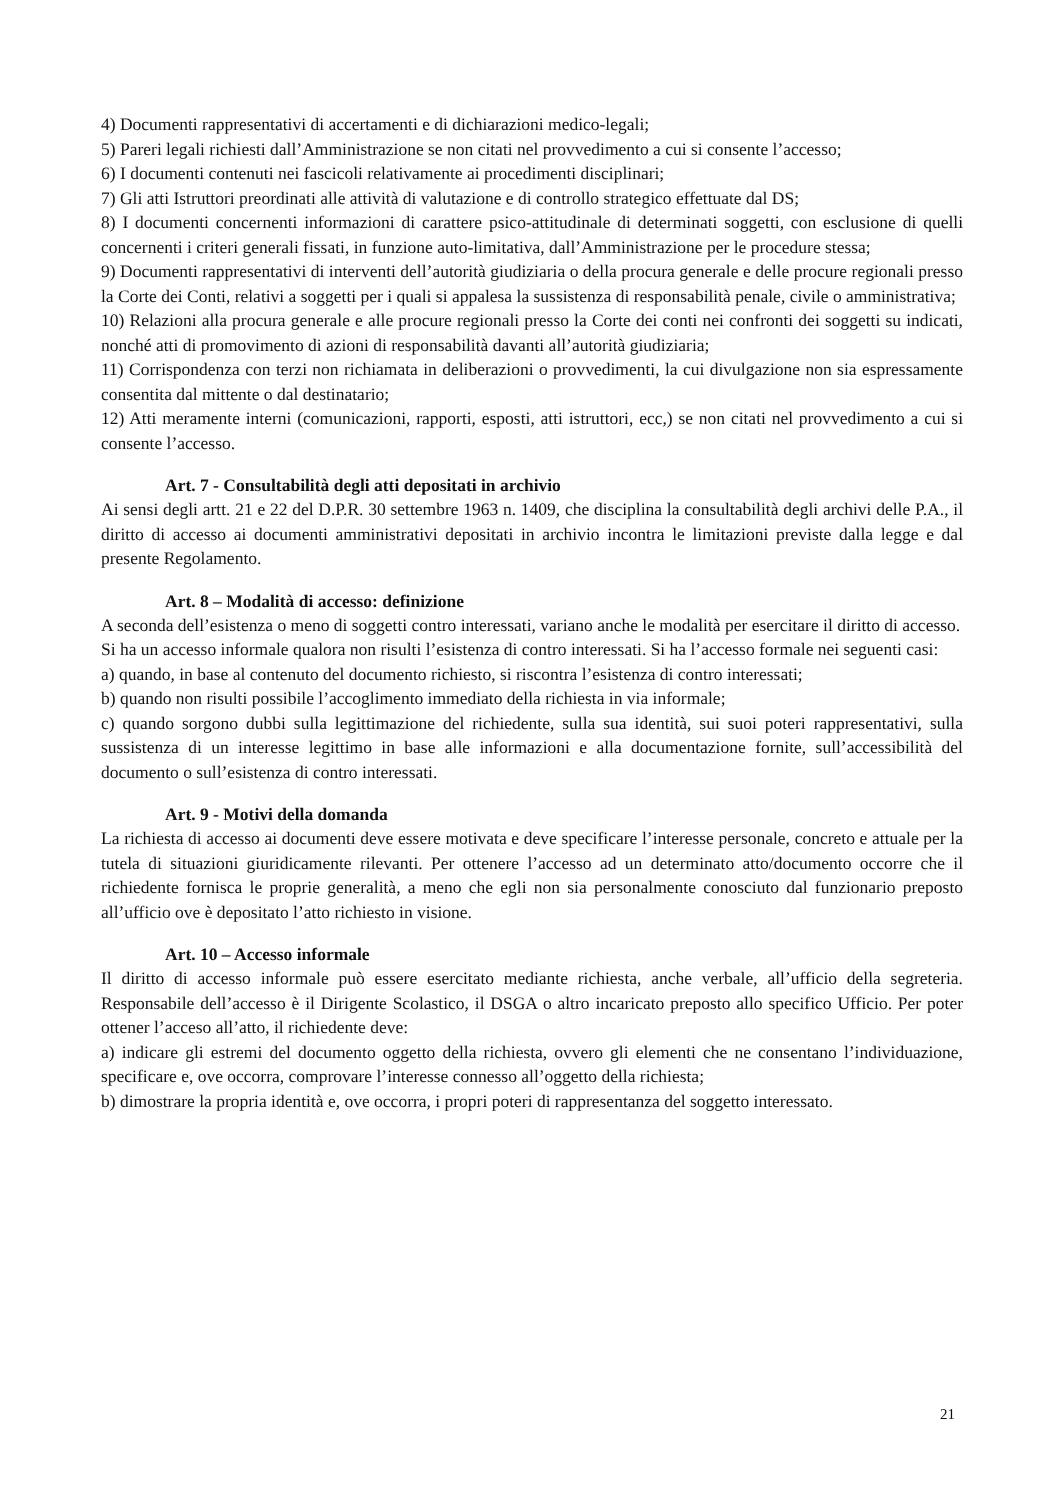4) Documenti rappresentativi di accertamenti e di dichiarazioni medico-legali;
5) Pareri legali richiesti dall’Amministrazione se non citati nel provvedimento a cui si consente l’accesso;
6) I documenti contenuti nei fascicoli relativamente ai procedimenti disciplinari;
7) Gli atti Istruttori preordinati alle attività di valutazione e di controllo strategico effettuate dal DS;
8) I documenti concernenti informazioni di carattere psico-attitudinale di determinati soggetti, con esclusione di quelli concernenti i criteri generali fissati, in funzione auto-limitativa, dall’Amministrazione per le procedure stessa;
9) Documenti rappresentativi di interventi dell’autorità giudiziaria o della procura generale e delle procure regionali presso la Corte dei Conti, relativi a soggetti per i quali si appalesa la sussistenza di responsabilità penale, civile o amministrativa;
10) Relazioni alla procura generale e alle procure regionali presso la Corte dei conti nei confronti dei soggetti su indicati, nonché atti di promovimento di azioni di responsabilità davanti all’autorità giudiziaria;
11) Corrispondenza con terzi non richiamata in deliberazioni o provvedimenti, la cui divulgazione non sia espressamente consentita dal mittente o dal destinatario;
12) Atti meramente interni (comunicazioni, rapporti, esposti, atti istruttori, ecc,) se non citati nel provvedimento a cui si consente l’accesso.
Art. 7 - Consultabilità degli atti depositati in archivio
Ai sensi degli artt. 21 e 22 del D.P.R. 30 settembre 1963 n. 1409, che disciplina la consultabilità degli archivi delle P.A., il diritto di accesso ai documenti amministrativi depositati in archivio incontra le limitazioni previste dalla legge e dal presente Regolamento.
Art. 8 – Modalità di accesso: definizione
A seconda dell’esistenza o meno di soggetti contro interessati, variano anche le modalità per esercitare il diritto di accesso.
Si ha un accesso informale qualora non risulti l’esistenza di contro interessati. Si ha l’accesso formale nei seguenti casi:
a) quando, in base al contenuto del documento richiesto, si riscontra l’esistenza di contro interessati;
b) quando non risulti possibile l’accoglimento immediato della richiesta in via informale;
c) quando sorgono dubbi sulla legittimazione del richiedente, sulla sua identità, sui suoi poteri rappresentativi, sulla sussistenza di un interesse legittimo in base alle informazioni e alla documentazione fornite, sull’accessibilità del documento o sull’esistenza di contro interessati.
Art. 9 - Motivi della domanda
La richiesta di accesso ai documenti deve essere motivata e deve specificare l’interesse personale, concreto e attuale per la tutela di situazioni giuridicamente rilevanti. Per ottenere l’accesso ad un determinato atto/documento occorre che il richiedente fornisca le proprie generalità, a meno che egli non sia personalmente conosciuto dal funzionario preposto all’ufficio ove è depositato l’atto richiesto in visione.
Art. 10 – Accesso informale
Il diritto di accesso informale può essere esercitato mediante richiesta, anche verbale, all’ufficio della segreteria. Responsabile dell’accesso è il Dirigente Scolastico, il DSGA o altro incaricato preposto allo specifico Ufficio. Per poter ottener l’acceso all’atto, il richiedente deve:
a) indicare gli estremi del documento oggetto della richiesta, ovvero gli elementi che ne consentano l’individuazione, specificare e, ove occorra, comprovare l’interesse connesso all’oggetto della richiesta;
b) dimostrare la propria identità e, ove occorra, i propri poteri di rappresentanza del soggetto interessato.
21